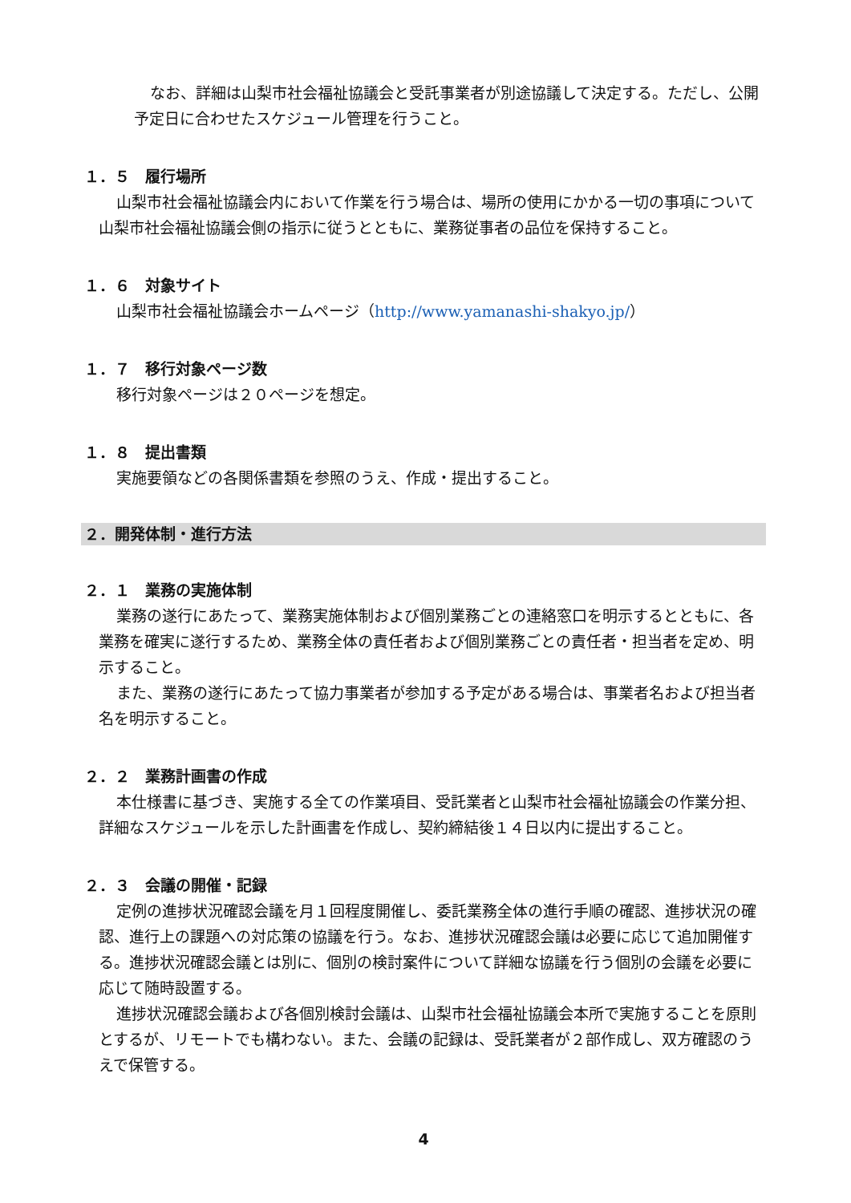なお、詳細は山梨市社会福祉協議会と受託事業者が別途協議して決定する。ただし、公開予定日に合わせたスケジュール管理を行うこと。
１．５　履行場所
山梨市社会福祉協議会内において作業を行う場合は、場所の使用にかかる一切の事項について山梨市社会福祉協議会側の指示に従うとともに、業務従事者の品位を保持すること。
１．６　対象サイト
山梨市社会福祉協議会ホームページ（http://www.yamanashi-shakyo.jp/）
１．７　移行対象ページ数
移行対象ページは２０ページを想定。
１．８　提出書類
実施要領などの各関係書類を参照のうえ、作成・提出すること。
２．開発体制・進行方法
２．１　業務の実施体制
業務の遂行にあたって、業務実施体制および個別業務ごとの連絡窓口を明示するとともに、各業務を確実に遂行するため、業務全体の責任者および個別業務ごとの責任者・担当者を定め、明示すること。
また、業務の遂行にあたって協力事業者が参加する予定がある場合は、事業者名および担当者名を明示すること。
２．２　業務計画書の作成
本仕様書に基づき、実施する全ての作業項目、受託業者と山梨市社会福祉協議会の作業分担、詳細なスケジュールを示した計画書を作成し、契約締結後１４日以内に提出すること。
２．３　会議の開催・記録
定例の進捗状況確認会議を月１回程度開催し、委託業務全体の進行手順の確認、進捗状況の確認、進行上の課題への対応策の協議を行う。なお、進捗状況確認会議は必要に応じて追加開催する。進捗状況確認会議とは別に、個別の検討案件について詳細な協議を行う個別の会議を必要に応じて随時設置する。
進捗状況確認会議および各個別検討会議は、山梨市社会福祉協議会本所で実施することを原則とするが、リモートでも構わない。また、会議の記録は、受託業者が２部作成し、双方確認のうえで保管する。
4